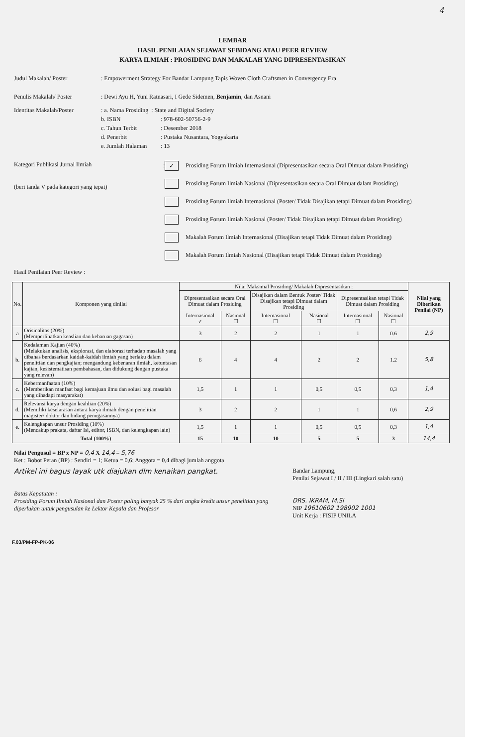4
LEMBAR
HASIL PENILAIAN SEJAWAT SEBIDANG ATAU PEER REVIEW
KARYA ILMIAH : PROSIDING DAN MAKALAH YANG DIPRESENTASIKAN
Judul Makalah/ Poster: Empowerment Strategy For Bandar Lampung Tapis Woven Cloth Craftsmen in Convergency Era
Penulis Makalah/ Poster: Dewi Ayu H, Yuni Ratnasari, I Gede Sidemen, Benjamin, dan Asnani
Identitas Makalah/Poster: a. Nama Prosiding : State and Digital Society
b. ISBN: 978-602-50756-2-9
c. Tahun Terbit: Desember 2018
d. Penerbit: Pustaka Nusantara, Yogyakarta
e. Jumlah Halaman: 13
Kategori Publikasi Jurnal Ilmiah
(beri tanda V pada kategori yang tepat)
: ✓ Prosiding Forum Ilmiah Internasional (Dipresentasikan secara Oral Dimuat dalam Prosiding)
Prosiding Forum Ilmiah Nasional (Dipresentasikan secara Oral Dimuat dalam Prosiding)
Prosiding Forum Ilmiah Internasional (Poster/ Tidak Disajikan tetapi Dimuat dalam Prosiding)
Prosiding Forum Ilmiah Nasional (Poster/ Tidak Disajikan tetapi Dimuat dalam Prosiding)
Makalah Forum Ilmiah Internasional (Disajikan tetapi Tidak Dimuat dalam Prosiding)
Makalah Forum Ilmiah Nasional (Disajikan tetapi Tidak Dimuat dalam Prosiding)
Hasil Penilaian Peer Review :
| No. | Komponen yang dinilai | Nilai Maksimal Prosiding/ Makalah Dipresentasikan : | | | | | | Nilai yang Diberikan Penilai (NP) |
| --- | --- | --- | --- | --- | --- | --- | --- | --- |
| | | Dipresentasikan secara Oral Dimuat dalam Prosiding | | Disajikan dalam Bentuk Poster/ Tidak Disajikan tetapi Dimuat dalam Prosiding | | Dipresentasikan tetapi Tidak Dimuat dalam Prosiding | | |
| | | Internasional ✓ | Nasional ☐ | Internasional ☐ | Nasional ☐ | Internasional ☐ | Nasional ☐ | |
| a | Orisinalitas (20%) (Memperlihatkan keaslian dan kebaruan gagasan) | 3 | 2 | 2 | 1 | 1 | 0.6 | 2,9 |
| b. | Kedalaman Kajian (40%) (Melakukan analisis, eksplorasi, dan elaborasi terhadap masalah yang dibahas berdasarkan kaidah-kaidah ilmiah yang berlaku dalam penelitian dan pengkajian; mengandung kebenaran ilmiah, ketuntasan kajian, kesistematisan pembahasan, dan didukung dengan pustaka yang relevan) | 6 | 4 | 4 | 2 | 2 | 1.2 | 5,8 |
| c. | Kebermanfaatan (10%) (Memberikan manfaat bagi kemajuan ilmu dan solusi bagi masalah yang dihadapi masyarakat) | 1,5 | 1 | 1 | 0,5 | 0,5 | 0,3 | 1,4 |
| d. | Relevansi karya dengan keahlian (20%) (Memiliki keselarasan antara karya ilmiah dengan penelitian magister/ doktor dan bidang penugasannya) | 3 | 2 | 2 | 1 | 1 | 0,6 | 2,9 |
| e. | Kelengkapan unsur Prosiding (10%) (Mencakup prakata, daftar Isi, editor, ISBN, dan kelengkapan lain) | 1,5 | 1 | 1 | 0,5 | 0,5 | 0,3 | 1,4 |
| Total (100%) | | 15 | 10 | 10 | 5 | 5 | 3 | 14,4 |
Nilai Pengusul = BP x NP = 0,4 X 14,4 = 5,76
Ket : Bobot Peran (BP) : Sendiri = 1; Ketua = 0,6; Anggota = 0,4 dibagi jumlah anggota
Artikel ini bagus layak utk diajukan dlm kenaikan pangkat.
Batas Kepatutan :
Prosiding Forum Ilmiah Nasional dan Poster paling banyak 25 % dari angka kredit unsur penelitian yang diperlukan untuk pengusulan ke Lektor Kepala dan Profesor
Bandar Lampung,
Penilai Sejawat I / II / III (Lingkari salah satu)
DRS. IKRAM, M.Si
NIP 19610602 198902 1001
Unit Kerja : FISIP UNILA
F.03/PM-FP-PK-06